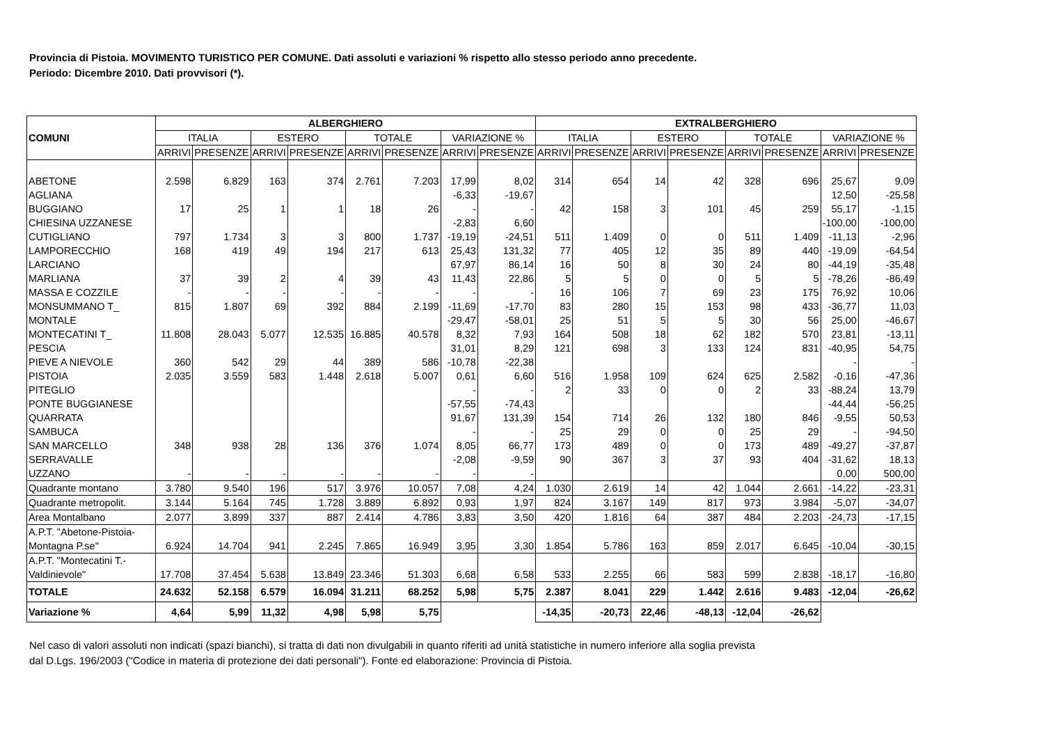Provincia di Pistoia. MOVIMENTO TURISTICO PER COMUNE. Dati assoluti e variazioni % rispetto allo stesso periodo anno precedente.
Periodo: Dicembre 2010. Dati provvisori (*).
| COMUNI | ALBERGHIERO | | | | | | | | EXTRALBERGHIERO | | | | | | | |
| --- | --- | --- | --- | --- | --- | --- | --- | --- | --- | --- | --- | --- | --- | --- | --- | --- |
| | ITALIA | | ESTERO | | TOTALE | | VARIAZIONE % | | ITALIA | | ESTERO | | TOTALE | | VARIAZIONE % | |
| | ARRIVI | PRESENZE | ARRIVI | PRESENZE | ARRIVI | PRESENZE | ARRIVI | PRESENZE | ARRIVI | PRESENZE | ARRIVI | PRESENZE | ARRIVI | PRESENZE | ARRIVI | PRESENZE |
| ABETONE | 2.598 | 6.829 | 163 | 374 | 2.761 | 7.203 | 17,99 | 8,02 | 314 | 654 | 14 | 42 | 328 | 696 | 25,67 | 9,09 |
| AGLIANA | | | | | | | -6,33 | -19,67 | | | | | | | 12,50 | -25,58 |
| BUGGIANO | 17 | 25 | 1 | 1 | 18 | 26 | - | - | 42 | 158 | 3 | 101 | 45 | 259 | 55,17 | -1,15 |
| CHIESINA UZZANESE | | | | | | | -2,83 | 6,60 | | | | | | | -100,00 | -100,00 |
| CUTIGLIANO | 797 | 1.734 | 3 | 3 | 800 | 1.737 | -19,19 | -24,51 | 511 | 1.409 | 0 | 0 | 511 | 1.409 | -11,13 | -2,96 |
| LAMPORECCHIO | 168 | 419 | 49 | 194 | 217 | 613 | 25,43 | 131,32 | 77 | 405 | 12 | 35 | 89 | 440 | -19,09 | -64,54 |
| LARCIANO | | | | | | | 67,97 | 86,14 | 16 | 50 | 8 | 30 | 24 | 80 | -44,19 | -35,48 |
| MARLIANA | 37 | 39 | 2 | 4 | 39 | 43 | 11,43 | 22,86 | 5 | 5 | 0 | 0 | 5 | 5 | -78,26 | -86,49 |
| MASSA E COZZILE | - | - | - | - | - | - | - | - | 16 | 106 | 7 | 69 | 23 | 175 | 76,92 | 10,06 |
| MONSUMMANO T_ | 815 | 1.807 | 69 | 392 | 884 | 2.199 | -11,69 | -17,70 | 83 | 280 | 15 | 153 | 98 | 433 | -36,77 | 11,03 |
| MONTALE | | | | | | | -29,47 | -58,01 | 25 | 51 | 5 | 5 | 30 | 56 | 25,00 | -46,67 |
| MONTECATINI T_ | 11.808 | 28.043 | 5.077 | 12.535 | 16.885 | 40.578 | 8,32 | 7,93 | 164 | 508 | 18 | 62 | 182 | 570 | 23,81 | -13,11 |
| PESCIA | | | | | | | 31,01 | 8,29 | 121 | 698 | 3 | 133 | 124 | 831 | -40,95 | 54,75 |
| PIEVE A NIEVOLE | 360 | 542 | 29 | 44 | 389 | 586 | -10,78 | -22,38 | | | | | | | - | - |
| PISTOIA | 2.035 | 3.559 | 583 | 1.448 | 2.618 | 5.007 | 0,61 | 6,60 | 516 | 1.958 | 109 | 624 | 625 | 2.582 | -0,16 | -47,36 |
| PITEGLIO | | | | | | | - | - | 2 | 33 | 0 | 0 | 2 | 33 | -88,24 | 13,79 |
| PONTE BUGGIANESE | | | | | | | -57,55 | -74,43 | | | | | | | -44,44 | -56,25 |
| QUARRATA | | | | | | | 91,67 | 131,39 | 154 | 714 | 26 | 132 | 180 | 846 | -9,55 | 50,53 |
| SAMBUCA | | | | | | | - | - | 25 | 29 | 0 | 0 | 25 | 29 | - | -94,50 |
| SAN MARCELLO | 348 | 938 | 28 | 136 | 376 | 1.074 | 8,05 | 66,77 | 173 | 489 | 0 | 0 | 173 | 489 | -49,27 | -37,87 |
| SERRAVALLE | | | | | | | -2,08 | -9,59 | 90 | 367 | 3 | 37 | 93 | 404 | -31,62 | 18,13 |
| UZZANO | - | - | - | - | - | - | - | - | | | | | | | 0,00 | 500,00 |
| Quadrante montano | 3.780 | 9.540 | 196 | 517 | 3.976 | 10.057 | 7,08 | 4,24 | 1.030 | 2.619 | 14 | 42 | 1.044 | 2.661 | -14,22 | -23,31 |
| Quadrante metropolit. | 3.144 | 5.164 | 745 | 1.728 | 3.889 | 6.892 | 0,93 | 1,97 | 824 | 3.167 | 149 | 817 | 973 | 3.984 | -5,07 | -34,07 |
| Area Montalbano | 2.077 | 3.899 | 337 | 887 | 2.414 | 4.786 | 3,83 | 3,50 | 420 | 1.816 | 64 | 387 | 484 | 2.203 | -24,73 | -17,15 |
| A.P.T. "Abetone-Pistoia- Montagna P.se" | 6.924 | 14.704 | 941 | 2.245 | 7.865 | 16.949 | 3,95 | 3,30 | 1.854 | 5.786 | 163 | 859 | 2.017 | 6.645 | -10,04 | -30,15 |
| A.P.T. "Montecatini T.- Valdinievole" | 17.708 | 37.454 | 5.638 | 13.849 | 23.346 | 51.303 | 6,68 | 6,58 | 533 | 2.255 | 66 | 583 | 599 | 2.838 | -18,17 | -16,80 |
| TOTALE | 24.632 | 52.158 | 6.579 | 16.094 | 31.211 | 68.252 | 5,98 | 5,75 | 2.387 | 8.041 | 229 | 1.442 | 2.616 | 9.483 | -12,04 | -26,62 |
| Variazione % | 4,64 | 5,99 | 11,32 | 4,98 | 5,98 | 5,75 | | | -14,35 | -20,73 | 22,46 | -48,13 | -12,04 | -26,62 | | |
Nel caso di valori assoluti non indicati (spazi bianchi), si tratta di dati non divulgabili in quanto riferiti ad unità statistiche in numero inferiore alla soglia prevista
dal D.Lgs. 196/2003 ("Codice in materia di protezione dei dati personali"). Fonte ed elaborazione: Provincia di Pistoia.